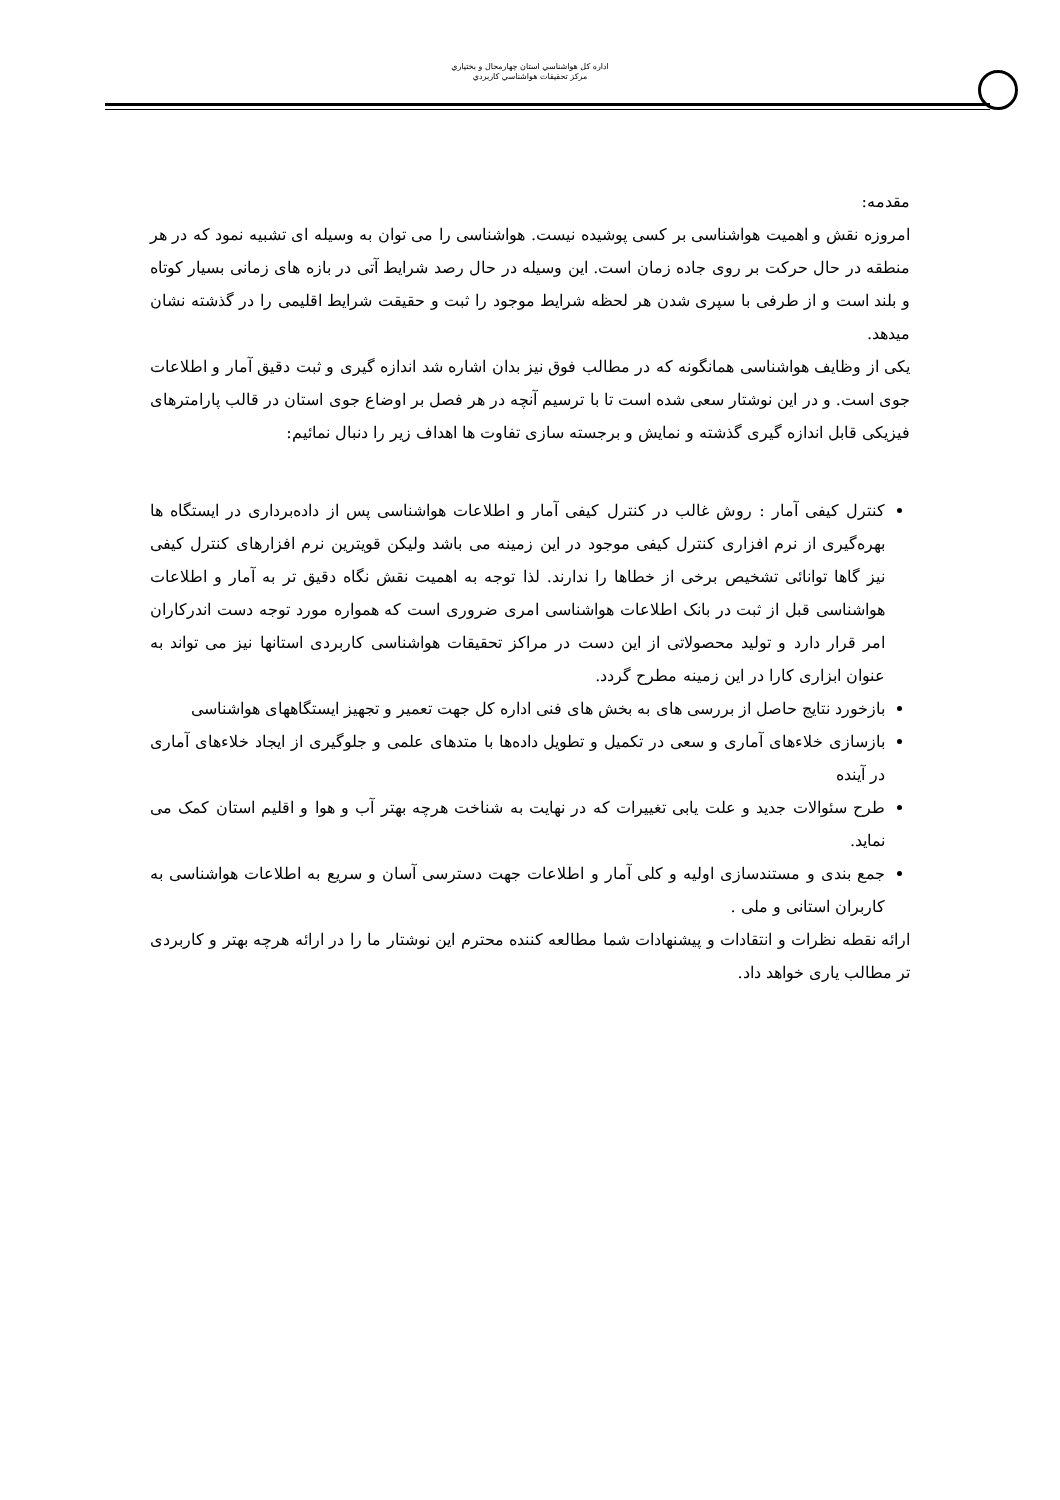اداره كل هواشناسي استان چهارمحال و بختياري
مركز تحقيقات هواشناسي كاربردي
مقدمه:
امروزه نقش و اهمیت هواشناسی بر کسی پوشیده نیست. هواشناسی را می توان به وسیله ای تشبیه نمود که در هر منطقه در حال حرکت بر روی جاده زمان است. این وسیله در حال رصد شرایط آتی در بازه های زمانی بسیار کوتاه و بلند است و از طرفی با سپری شدن هر لحظه شرایط موجود را ثبت و حقیقت شرایط اقلیمی را در گذشته نشان میدهد.
یکی از وظایف هواشناسی همانگونه که در مطالب فوق نیز بدان اشاره شد اندازه گیری و ثبت دقیق آمار و اطلاعات جوی است. و در این نوشتار سعی شده است تا با ترسیم آنچه در هر فصل بر اوضاع جوی استان در قالب پارامترهای فیزیکی قابل اندازه گیری گذشته و نمایش و برجسته سازی تفاوت ها اهداف زیر را دنبال نمائیم:
کنترل کیفی آمار : روش غالب در کنترل کیفی آمار و اطلاعات هواشناسی پس از داده‌برداری در ایستگاه ها بهره‌گیری از نرم افزاری کنترل کیفی موجود در این زمینه می باشد ولیکن قویترین نرم افزارهای کنترل کیفی نیز گاها توانائی تشخیص برخی از خطاها را ندارند. لذا توجه به اهمیت نقش نگاه دقیق تر به آمار و اطلاعات هواشناسی قبل از ثبت در بانک اطلاعات هواشناسی امری ضروری است که همواره مورد توجه دست اندرکاران امر قرار دارد و تولید محصولاتی از این دست در مراکز تحقیقات هواشناسی کاربردی استانها نیز می تواند به عنوان ابزاری کارا در این زمینه مطرح گردد.
بازخورد نتایج حاصل از بررسی های به بخش های فنی اداره کل جهت تعمیر و تجهیز ایستگاههای هواشناسی
بازسازی خلاءهای آماری و سعی در تکمیل و تطویل داده‌ها با متدهای علمی و جلوگیری از ایجاد خلاءهای آماری در آینده
طرح سئوالات جدید و علت یابی تغییرات که در نهایت به شناخت هرچه بهتر آب و هوا و اقلیم استان کمک می نماید.
جمع بندی و مستندسازی اولیه و کلی آمار و اطلاعات جهت دسترسی آسان و سریع به اطلاعات هواشناسی به کاربران استانی و ملی .
ارائه نقطه نظرات و انتقادات و پیشنهادات شما مطالعه کننده محترم این نوشتار ما را در ارائه هرچه بهتر و کاربردی تر مطالب یاری خواهد داد.